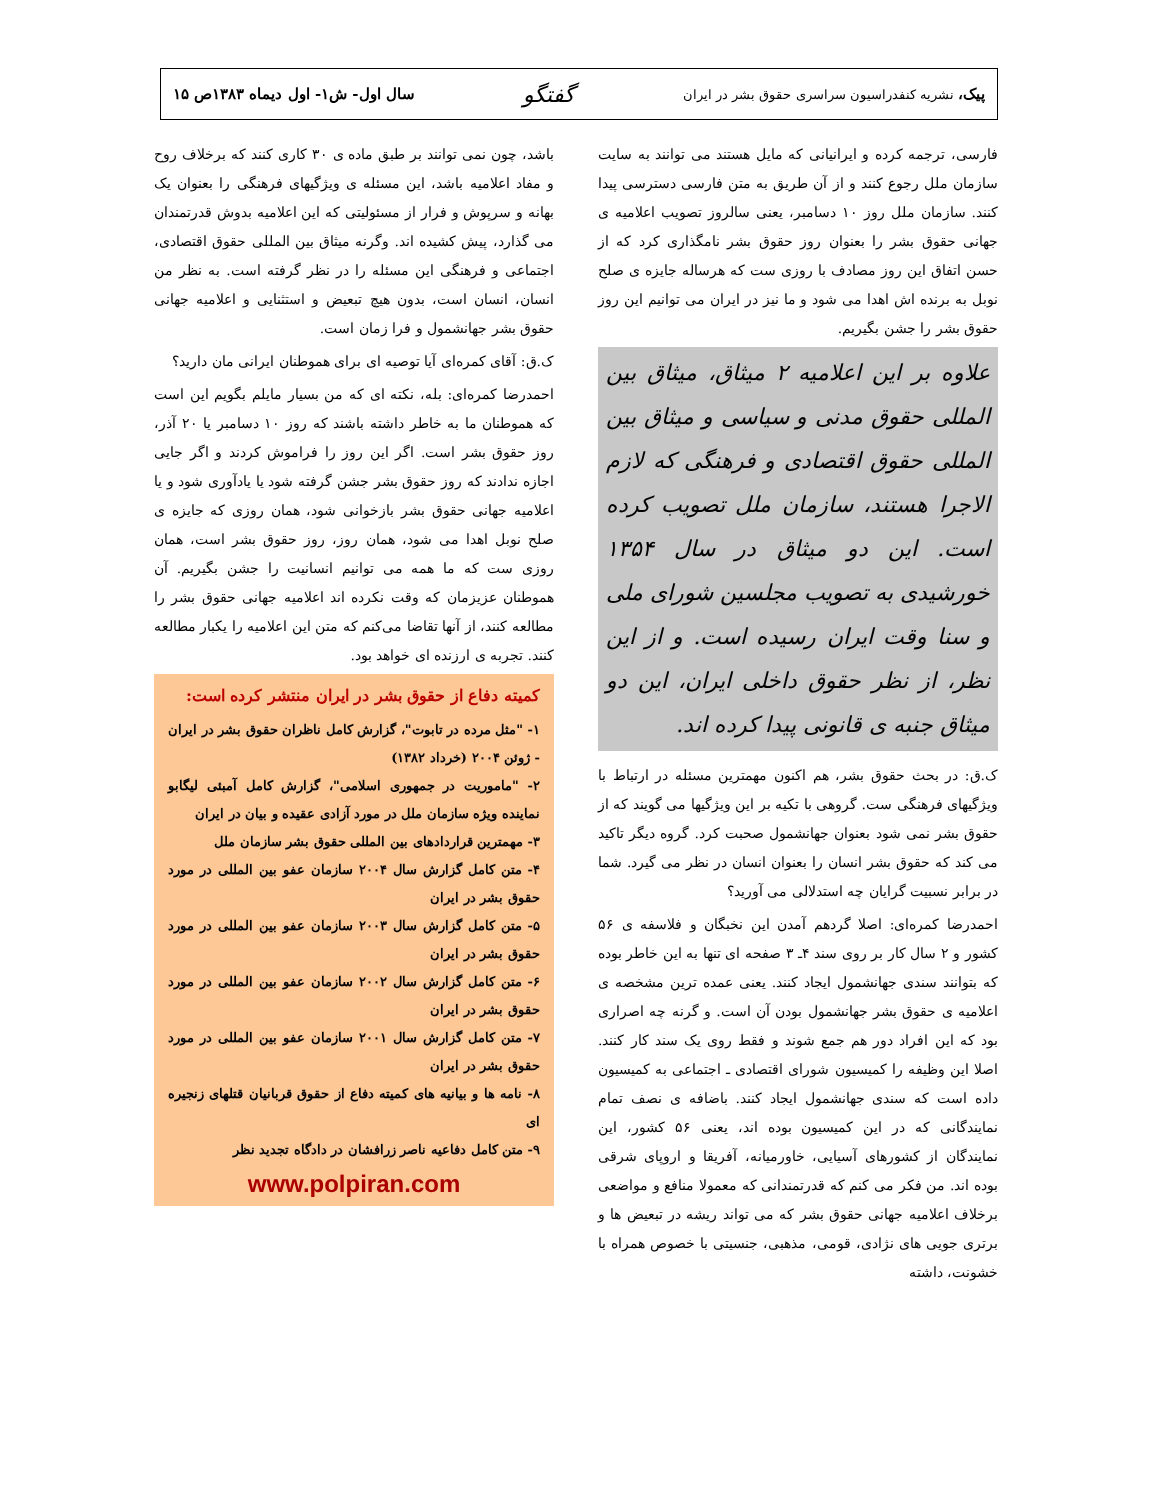پیک، نشریه کنفدراسیون سراسری حقوق بشر در ایران گفتگو سال اول- ش۱- اول دیماه ۱۳۸۳ص ۱۵
فارسی، ترجمه کرده و ایرانیانی که مایل هستند می توانند به سایت سازمان ملل رجوع کنند و از آن طریق به متن فارسی دسترسی پیدا کنند. سازمان ملل روز ۱۰ دسامبر، یعنی سالروز تصویب اعلامیه ی جهانی حقوق بشر را بعنوان روز حقوق بشر نامگذاری کرد که از حسن اتفاق این روز مصادف با روزی ست که هرساله جایزه ی صلح نوبل به برنده اش اهدا می شود و ما نیز در ایران می توانیم این روز حقوق بشر را جشن بگیریم.
علاوه بر این اعلامیه ۲ میثاق، میثاق بین المللی حقوق مدنی و سیاسی و میثاق بین المللی حقوق اقتصادی و فرهنگی که لازم الاجرا هستند، سازمان ملل تصویب کرده است. این دو میثاق در سال ۱۳۵۴ خورشیدی به تصویب مجلسین شورای ملی و سنا وقت ایران رسیده است. و از این نظر، از نظر حقوق داخلی ایران، این دو میثاق جنبه ی قانونی پیدا کرده اند.
ک.ق: در بحث حقوق بشر، هم اکنون مهمترین مسئله در ارتباط با ویژگیهای فرهنگی ست. گروهی با تکیه بر این ویژگیها می گویند که از حقوق بشر نمی شود بعنوان جهانشمول صحبت کرد. گروه دیگر تاکید می کند که حقوق بشر انسان را بعنوان انسان در نظر می گیرد. شما در برابر نسبیت گرایان چه استدلالی می آورید؟
احمدرضا کمره‌ای: اصلا گردهم آمدن این نخبگان و فلاسفه ی ۵۶ کشور و ۲ سال کار بر روی سند ۴ـ ۳ صفحه ای تنها به این خاطر بوده که بتوانند سندی جهانشمول ایجاد کنند. یعنی عمده ترین مشخصه ی اعلامیه ی حقوق بشر جهانشمول بودن آن است. و گرنه چه اصراری بود که این افراد دور هم جمع شوند و فقط روی یک سند کار کنند. اصلا این وظیفه را کمیسیون شورای اقتصادی ـ اجتماعی به کمیسیون داده است که سندی جهانشمول ایجاد کنند. باضافه ی نصف تمام نمایندگانی که در این کمیسیون بوده اند، یعنی ۵۶ کشور، این نمایندگان از کشورهای آسیایی، خاورمیانه، آفریقا و اروپای شرقی بوده اند. من فکر می کنم که قدرتمندانی که معمولا منافع و مواضعی برخلاف اعلامیه جهانی حقوق بشر که می تواند ریشه در تبعیض ها و برتری جویی های نژادی، قومی، مذهبی، جنسیتی با خصوص همراه با خشونت، داشته
باشد، چون نمی توانند بر طبق ماده ی ۳۰ کاری کنند که برخلاف روح و مفاد اعلامیه باشد، این مسئله ی ویژگیهای فرهنگی را بعنوان یک بهانه و سرپوش و فرار از مسئولیتی که این اعلامیه بدوش قدرتمندان می گذارد، پیش کشیده اند. وگرنه میثاق بین المللی حقوق اقتصادی، اجتماعی و فرهنگی این مسئله را در نظر گرفته است. به نظر من انسان، انسان است، بدون هیچ تبعیض و استثنایی و اعلامیه جهانی حقوق بشر جهانشمول و فرا زمان است.
ک.ق: آقای کمره‌ای آیا توصیه ای برای هموطنان ایرانی مان دارید؟
احمدرضا کمره‌ای: بله، نکته ای که من بسیار مایلم بگویم این است که هموطنان ما به خاطر داشته باشند که روز ۱۰ دسامبر یا ۲۰ آذر، روز حقوق بشر است. اگر این روز را فراموش کردند و اگر جایی اجازه ندادند که روز حقوق بشر جشن گرفته شود یا یادآوری شود و یا اعلامیه جهانی حقوق بشر بازخوانی شود، همان روزی که جایزه ی صلح نوبل اهدا می شود، همان روز، روز حقوق بشر است، همان روزی ست که ما همه می توانیم انسانیت را جشن بگیریم. آن هموطنان عزیزمان که وقت نکرده اند اعلامیه جهانی حقوق بشر را مطالعه کنند، از آنها تقاضا می‌کنم که متن این اعلامیه را یکبار مطالعه کنند. تجربه ی ارزنده ای خواهد بود.
کمیته دفاع از حقوق بشر در ایران منتشر کرده است:
۱- "مثل مرده در تابوت"، گزارش کامل ناظران حقوق بشر در ایران - ژوئن ۲۰۰۴ (خرداد ۱۳۸۲)
۲- "ماموریت در جمهوری اسلامی"، گزارش کامل آمبئی لیگابو نماینده ویژه سازمان ملل در مورد آزادی عقیده و بیان در ایران
۳- مهمترین قراردادهای بین المللی حقوق بشر سازمان ملل
۴- متن کامل گزارش سال ۲۰۰۴ سازمان عفو بین المللی در مورد حقوق بشر در ایران
۵- متن کامل گزارش سال ۲۰۰۳ سازمان عفو بین المللی در مورد حقوق بشر در ایران
۶- متن کامل گزارش سال ۲۰۰۲ سازمان عفو بین المللی در مورد حقوق بشر در ایران
۷- متن کامل گزارش سال ۲۰۰۱ سازمان عفو بین المللی در مورد حقوق بشر در ایران
۸- نامه ها و بیانیه های کمیته دفاع از حقوق قربانیان قتلهای زنجیره ای
۹- متن کامل دفاعیه ناصر زرافشان در دادگاه تجدید نظر
www.polpiran.com